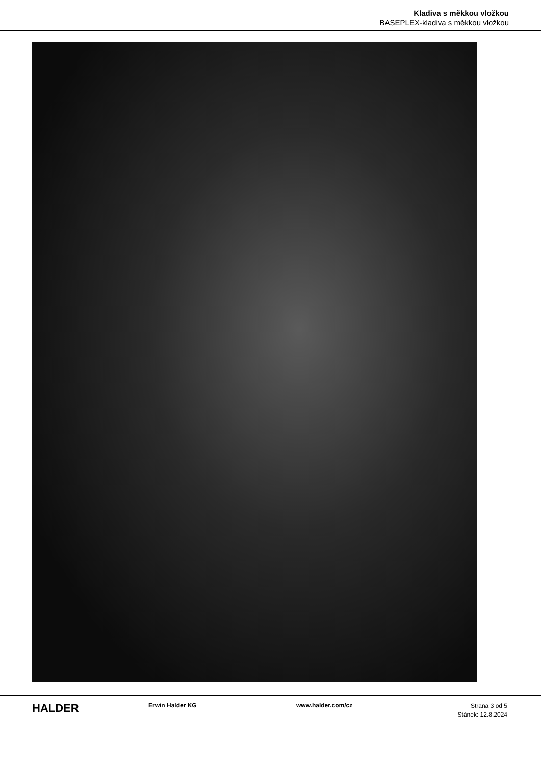Kladiva s měkkou vložkou
BASEPLEX-kladiva s měkkou vložkou
HALDER
Erwin Halder KG www.halder.com/cz
Strana 3 od 5
Stánek: 12.8.2024